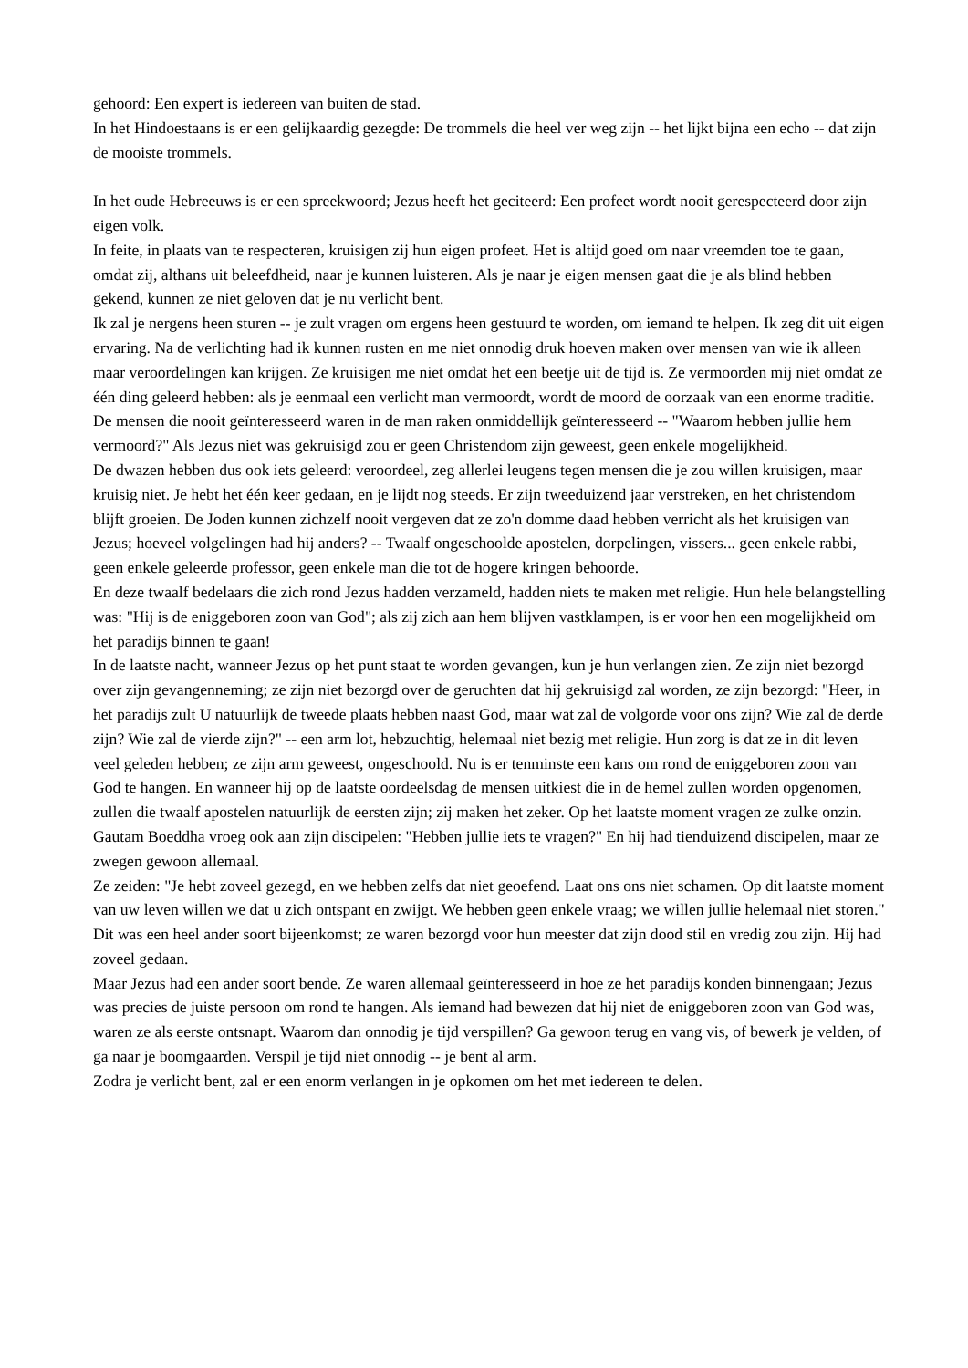gehoord: Een expert is iedereen van buiten de stad.
In het Hindoestaans is er een gelijkaardig gezegde: De trommels die heel ver weg zijn -- het lijkt bijna een echo -- dat zijn de mooiste trommels.
In het oude Hebreeuws is er een spreekwoord; Jezus heeft het geciteerd: Een profeet wordt nooit gerespecteerd door zijn eigen volk.
In feite, in plaats van te respecteren, kruisigen zij hun eigen profeet. Het is altijd goed om naar vreemden toe te gaan, omdat zij, althans uit beleefdheid, naar je kunnen luisteren. Als je naar je eigen mensen gaat die je als blind hebben gekend, kunnen ze niet geloven dat je nu verlicht bent.
Ik zal je nergens heen sturen -- je zult vragen om ergens heen gestuurd te worden, om iemand te helpen. Ik zeg dit uit eigen ervaring. Na de verlichting had ik kunnen rusten en me niet onnodig druk hoeven maken over mensen van wie ik alleen maar veroordelingen kan krijgen. Ze kruisigen me niet omdat het een beetje uit de tijd is. Ze vermoorden mij niet omdat ze één ding geleerd hebben: als je eenmaal een verlicht man vermoordt, wordt de moord de oorzaak van een enorme traditie. De mensen die nooit geïnteresseerd waren in de man raken onmiddellijk geïnteresseerd -- "Waarom hebben jullie hem vermoord?" Als Jezus niet was gekruisigd zou er geen Christendom zijn geweest, geen enkele mogelijkheid.
De dwazen hebben dus ook iets geleerd: veroordeel, zeg allerlei leugens tegen mensen die je zou willen kruisigen, maar kruisig niet. Je hebt het één keer gedaan, en je lijdt nog steeds. Er zijn tweeduizend jaar verstreken, en het christendom blijft groeien. De Joden kunnen zichzelf nooit vergeven dat ze zo'n domme daad hebben verricht als het kruisigen van Jezus; hoeveel volgelingen had hij anders? -- Twaalf ongeschoolde apostelen, dorpelingen, vissers... geen enkele rabbi, geen enkele geleerde professor, geen enkele man die tot de hogere kringen behoorde.
En deze twaalf bedelaars die zich rond Jezus hadden verzameld, hadden niets te maken met religie. Hun hele belangstelling was: "Hij is de eniggeboren zoon van God"; als zij zich aan hem blijven vastklampen, is er voor hen een mogelijkheid om het paradijs binnen te gaan!
In de laatste nacht, wanneer Jezus op het punt staat te worden gevangen, kun je hun verlangen zien. Ze zijn niet bezorgd over zijn gevangenneming; ze zijn niet bezorgd over de geruchten dat hij gekruisigd zal worden, ze zijn bezorgd: "Heer, in het paradijs zult U natuurlijk de tweede plaats hebben naast God, maar wat zal de volgorde voor ons zijn? Wie zal de derde zijn? Wie zal de vierde zijn?" -- een arm lot, hebzuchtig, helemaal niet bezig met religie. Hun zorg is dat ze in dit leven veel geleden hebben; ze zijn arm geweest, ongeschoold. Nu is er tenminste een kans om rond de eniggeboren zoon van God te hangen. En wanneer hij op de laatste oordeelsdag de mensen uitkiest die in de hemel zullen worden opgenomen, zullen die twaalf apostelen natuurlijk de eersten zijn; zij maken het zeker. Op het laatste moment vragen ze zulke onzin.
Gautam Boeddha vroeg ook aan zijn discipelen: "Hebben jullie iets te vragen?" En hij had tienduizend discipelen, maar ze zwegen gewoon allemaal.
Ze zeiden: "Je hebt zoveel gezegd, en we hebben zelfs dat niet geoefend. Laat ons ons niet schamen. Op dit laatste moment van uw leven willen we dat u zich ontspant en zwijgt. We hebben geen enkele vraag; we willen jullie helemaal niet storen." Dit was een heel ander soort bijeenkomst; ze waren bezorgd voor hun meester dat zijn dood stil en vredig zou zijn. Hij had zoveel gedaan.
Maar Jezus had een ander soort bende. Ze waren allemaal geïnteresseerd in hoe ze het paradijs konden binnengaan; Jezus was precies de juiste persoon om rond te hangen. Als iemand had bewezen dat hij niet de eniggeboren zoon van God was, waren ze als eerste ontsnapt. Waarom dan onnodig je tijd verspillen? Ga gewoon terug en vang vis, of bewerk je velden, of ga naar je boomgaarden. Verspil je tijd niet onnodig -- je bent al arm.
Zodra je verlicht bent, zal er een enorm verlangen in je opkomen om het met iedereen te delen.